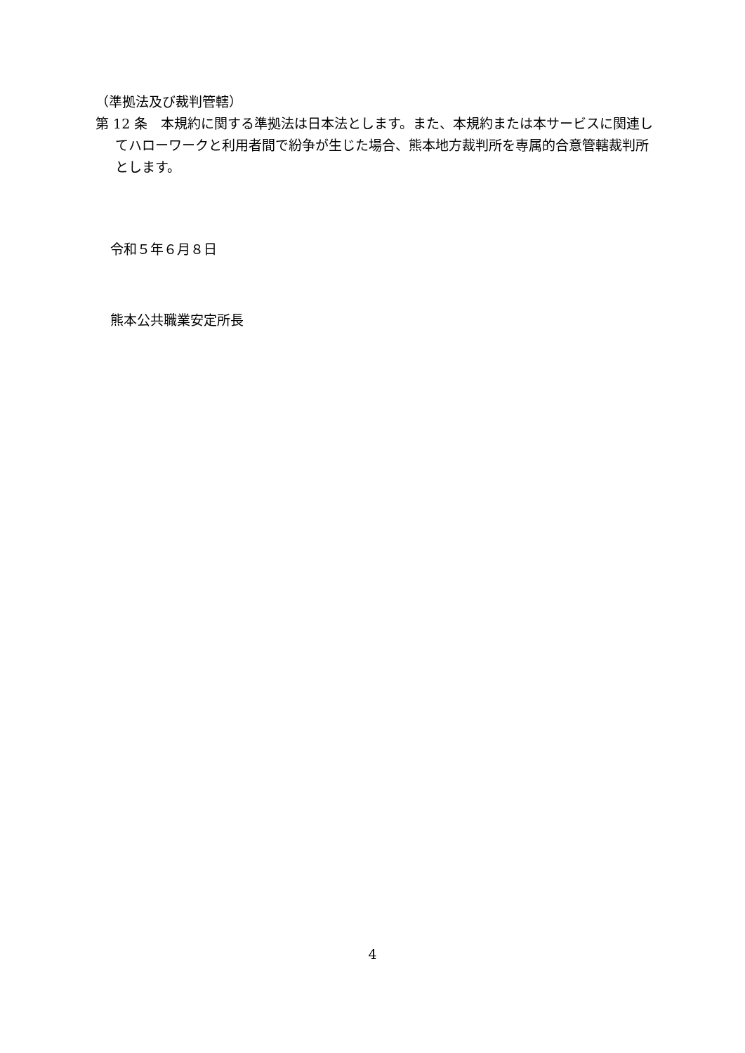（準拠法及び裁判管轄）
第 12 条　本規約に関する準拠法は日本法とします。また、本規約または本サービスに関連してハローワークと利用者間で紛争が生じた場合、熊本地方裁判所を専属的合意管轄裁判所とします。
令和５年６月８日
熊本公共職業安定所長
4